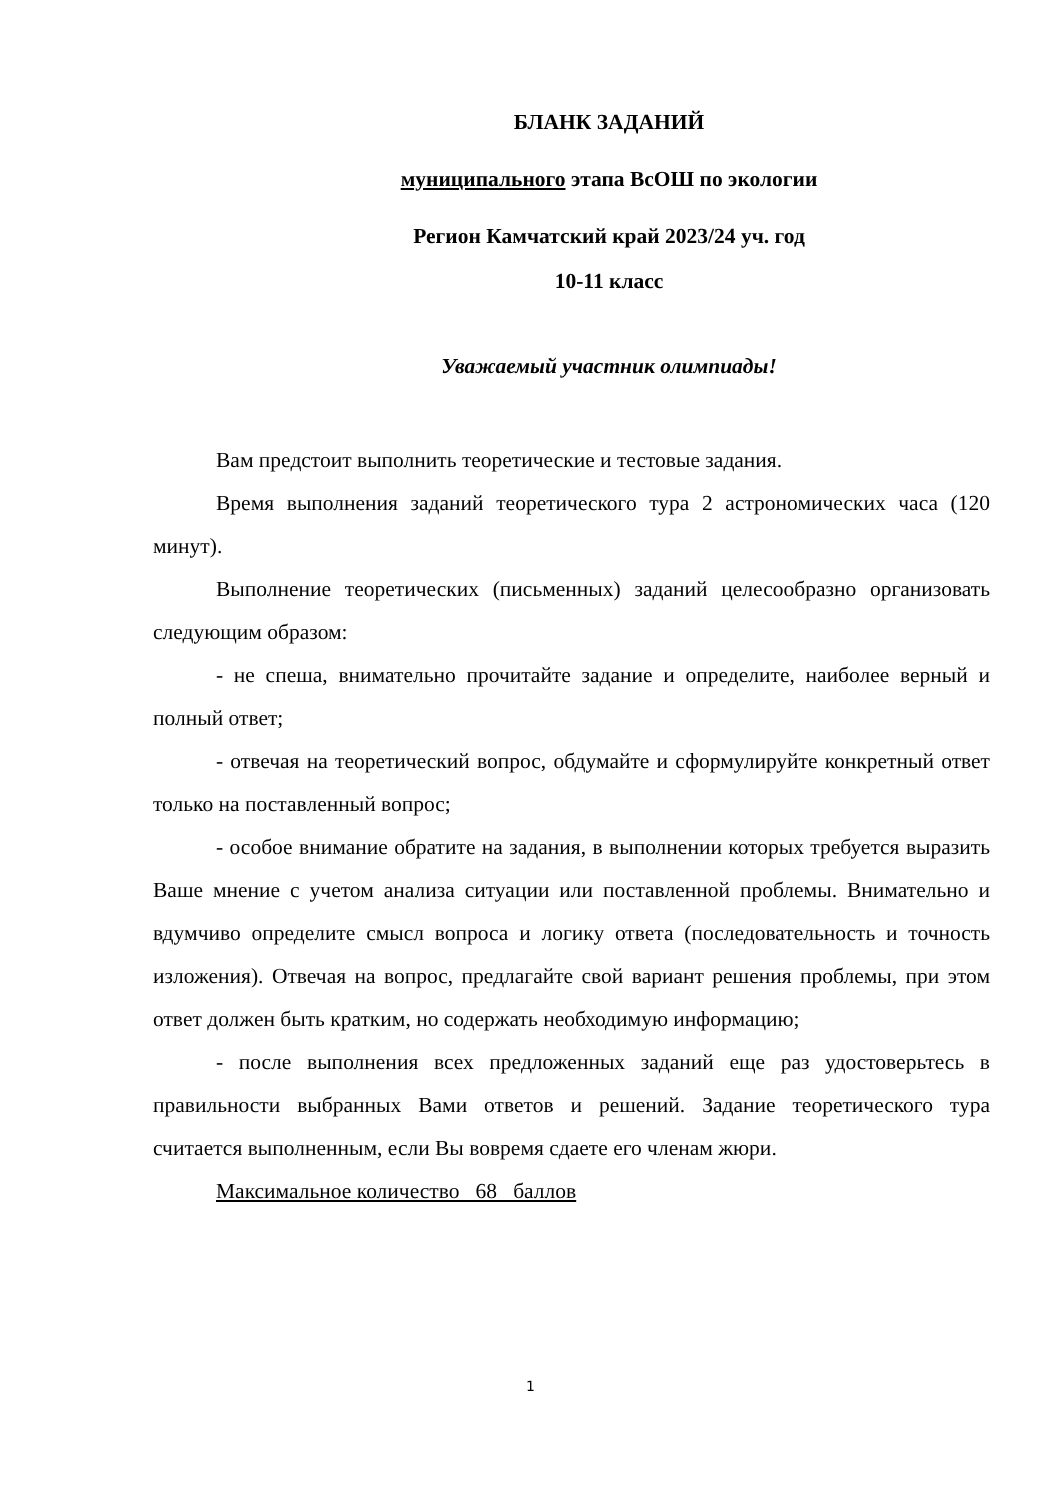БЛАНК ЗАДАНИЙ
муниципального этапа ВсОШ по экологии
Регион Камчатский край 2023/24 уч. год
10-11 класс
Уважаемый участник олимпиады!
Вам предстоит выполнить теоретические и тестовые задания.
Время выполнения заданий теоретического тура 2 астрономических часа (120 минут).
Выполнение теоретических (письменных) заданий целесообразно организовать следующим образом:
- не спеша, внимательно прочитайте задание и определите, наиболее верный и полный ответ;
- отвечая на теоретический вопрос, обдумайте и сформулируйте конкретный ответ только на поставленный вопрос;
- особое внимание обратите на задания, в выполнении которых требуется выразить Ваше мнение с учетом анализа ситуации или поставленной проблемы. Внимательно и вдумчиво определите смысл вопроса и логику ответа (последовательность и точность изложения). Отвечая на вопрос, предлагайте свой вариант решения проблемы, при этом ответ должен быть кратким, но содержать необходимую информацию;
- после выполнения всех предложенных заданий еще раз удостоверьтесь в правильности выбранных Вами ответов и решений. Задание теоретического тура считается выполненным, если Вы вовремя сдаете его членам жюри.
Максимальное количество 68 баллов
1